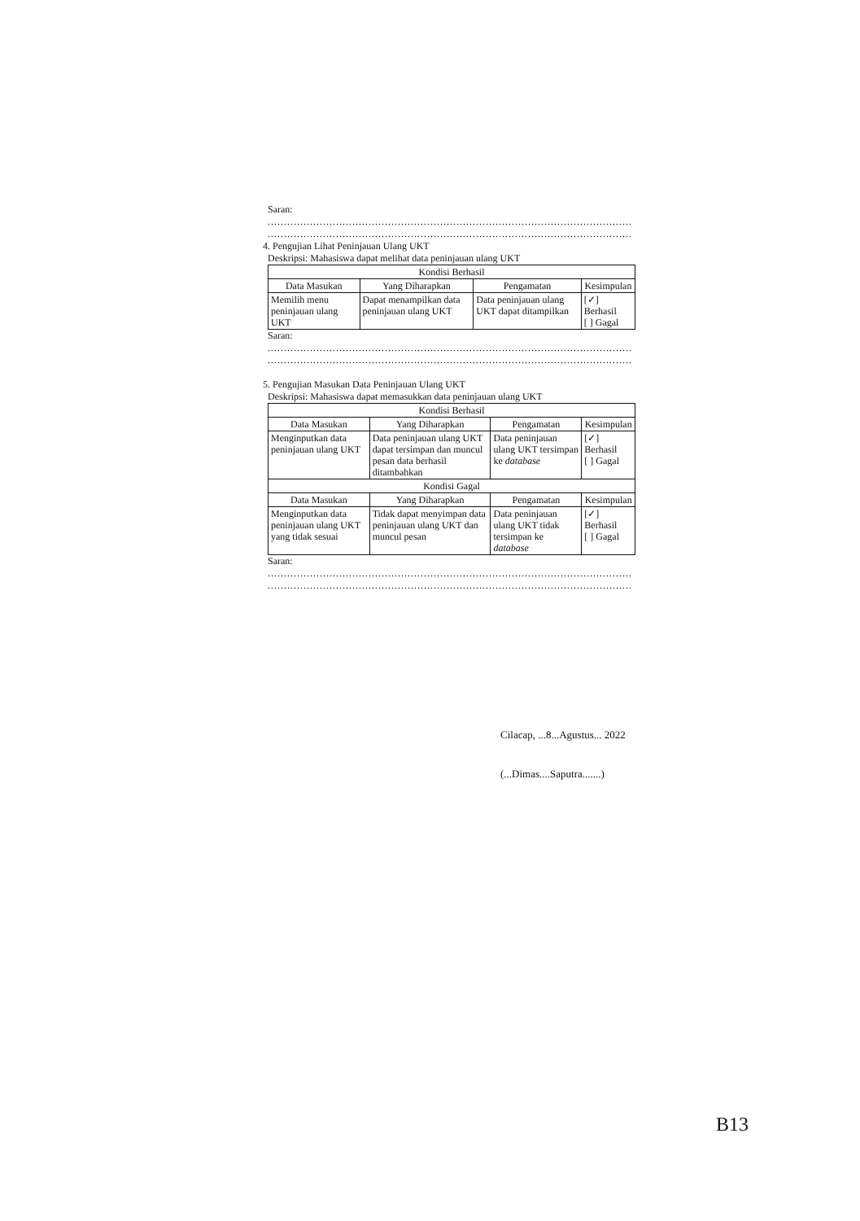Saran:
........................................................................................................................
........................................................................................................................
4. Pengujian Lihat Peninjauan Ulang UKT
Deskripsi: Mahasiswa dapat melihat data peninjauan ulang UKT
| Kondisi Berhasil | | | |
| --- | --- | --- | --- |
| Data Masukan | Yang Diharapkan | Pengamatan | Kesimpulan |
| Memilih menu peninjauan ulang UKT | Dapat menampilkan data peninjauan ulang UKT | Data peninjauan ulang UKT dapat ditampilkan | [✓] Berhasil [ ] Gagal |
Saran:
........................................................................................................................
........................................................................................................................
5. Pengujian Masukan Data Peninjauan Ulang UKT
Deskripsi: Mahasiswa dapat memasukkan data peninjauan ulang UKT
| Kondisi Berhasil | | | |
| --- | --- | --- | --- |
| Data Masukan | Yang Diharapkan | Pengamatan | Kesimpulan |
| Menginputkan data peninjauan ulang UKT | Data peninjauan ulang UKT dapat tersimpan dan muncul pesan data berhasil ditambahkan | Data peninjauan ulang UKT tersimpan ke database | [✓] Berhasil [ ] Gagal |
| Kondisi Gagal | | | |
| Data Masukan | Yang Diharapkan | Pengamatan | Kesimpulan |
| Menginputkan data peninjauan ulang UKT yang tidak sesuai | Tidak dapat menyimpan data peninjauan ulang UKT dan muncul pesan | Data peninjauan ulang UKT tidak tersimpan ke database | [✓] Berhasil [ ] Gagal |
Saran:
........................................................................................................................
........................................................................................................................
Cilacap, ...8...Agustus... 2022
(...Dimas....Saputra.......)
B13